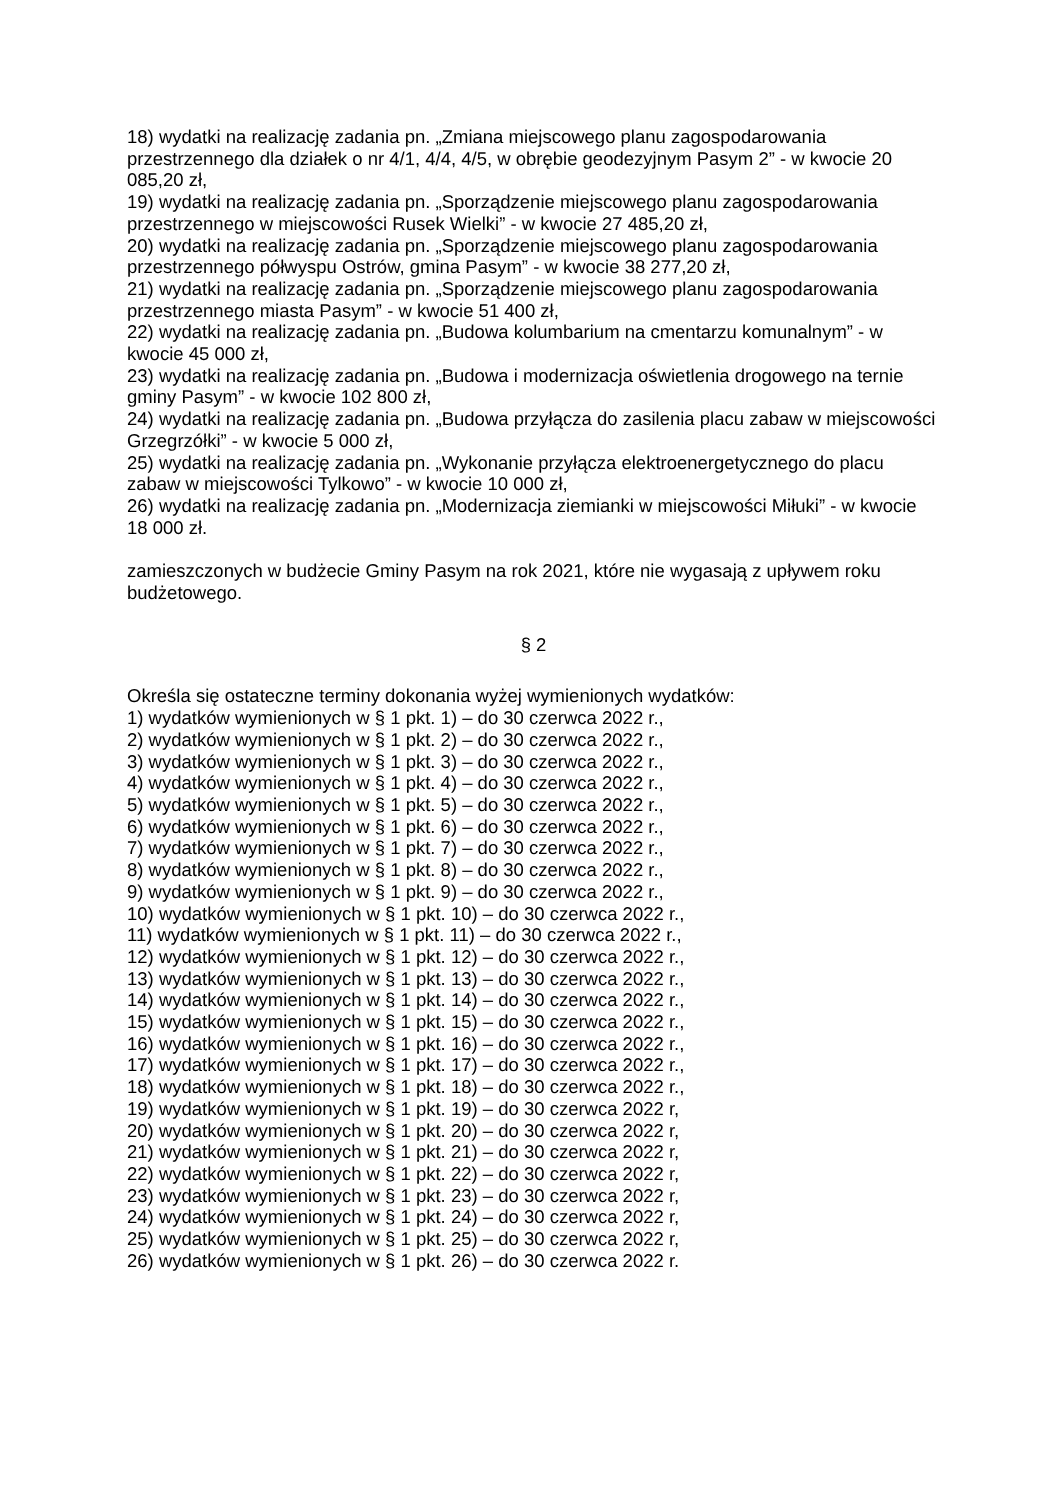18) wydatki na realizację zadania pn. „Zmiana miejscowego planu zagospodarowania przestrzennego dla działek o nr 4/1, 4/4, 4/5, w obrębie geodezyjnym Pasym 2” - w kwocie 20 085,20 zł,
19) wydatki na realizację zadania pn. „Sporządzenie miejscowego planu zagospodarowania przestrzennego w miejscowości Rusek Wielki” - w kwocie 27 485,20 zł,
20) wydatki na realizację zadania pn. „Sporządzenie miejscowego planu zagospodarowania przestrzennego półwyspu Ostrów, gmina Pasym” - w kwocie 38 277,20 zł,
21) wydatki na realizację zadania pn. „Sporządzenie miejscowego planu zagospodarowania przestrzennego miasta Pasym” - w kwocie 51 400 zł,
22) wydatki na realizację zadania pn. „Budowa kolumbarium na cmentarzu komunalnym” - w kwocie 45 000 zł,
23) wydatki na realizację zadania pn. „Budowa i modernizacja oświetlenia drogowego na ternie gminy Pasym” - w kwocie 102 800 zł,
24) wydatki na realizację zadania pn. „Budowa przyłącza do zasilenia placu zabaw w miejscowości Grzegrzółki” - w kwocie 5 000 zł,
25) wydatki na realizację zadania pn. „Wykonanie przyłącza elektroenergetycznego do placu zabaw w miejscowości Tylkowo” - w kwocie 10 000 zł,
26) wydatki na realizację zadania pn. „Modernizacja ziemianki w miejscowości Miłuki” - w kwocie 18 000 zł.
zamieszczonych w budżecie Gminy Pasym na rok 2021, które nie wygasają z upływem roku budżetowego.
§ 2
Określa się ostateczne terminy dokonania wyżej wymienionych wydatków:
1) wydatków wymienionych w § 1 pkt. 1) – do 30 czerwca 2022 r.,
2) wydatków wymienionych w § 1 pkt. 2) – do 30 czerwca 2022 r.,
3) wydatków wymienionych w § 1 pkt. 3) – do 30 czerwca 2022 r.,
4) wydatków wymienionych w § 1 pkt. 4) – do 30 czerwca 2022 r.,
5) wydatków wymienionych w § 1 pkt. 5) – do 30 czerwca 2022 r.,
6) wydatków wymienionych w § 1 pkt. 6) – do 30 czerwca 2022 r.,
7) wydatków wymienionych w § 1 pkt. 7) – do 30 czerwca 2022 r.,
8) wydatków wymienionych w § 1 pkt. 8) – do 30 czerwca 2022 r.,
9) wydatków wymienionych w § 1 pkt. 9) – do 30 czerwca 2022 r.,
10) wydatków wymienionych w § 1 pkt. 10) – do 30 czerwca 2022 r.,
11) wydatków wymienionych w § 1 pkt. 11) – do 30 czerwca 2022 r.,
12) wydatków wymienionych w § 1 pkt. 12) – do 30 czerwca 2022 r.,
13) wydatków wymienionych w § 1 pkt. 13) – do 30 czerwca 2022 r.,
14) wydatków wymienionych w § 1 pkt. 14) – do 30 czerwca 2022 r.,
15) wydatków wymienionych w § 1 pkt. 15) – do 30 czerwca 2022 r.,
16) wydatków wymienionych w § 1 pkt. 16) – do 30 czerwca 2022 r.,
17) wydatków wymienionych w § 1 pkt. 17) – do 30 czerwca 2022 r.,
18) wydatków wymienionych w § 1 pkt. 18) – do 30 czerwca 2022 r.,
19) wydatków wymienionych w § 1 pkt. 19) – do 30 czerwca 2022 r,
20) wydatków wymienionych w § 1 pkt. 20) – do 30 czerwca 2022 r,
21) wydatków wymienionych w § 1 pkt. 21) – do 30 czerwca 2022 r,
22) wydatków wymienionych w § 1 pkt. 22) – do 30 czerwca 2022 r,
23) wydatków wymienionych w § 1 pkt. 23) – do 30 czerwca 2022 r,
24) wydatków wymienionych w § 1 pkt. 24) – do 30 czerwca 2022 r,
25) wydatków wymienionych w § 1 pkt. 25) – do 30 czerwca 2022 r,
26) wydatków wymienionych w § 1 pkt. 26) – do 30 czerwca 2022 r.